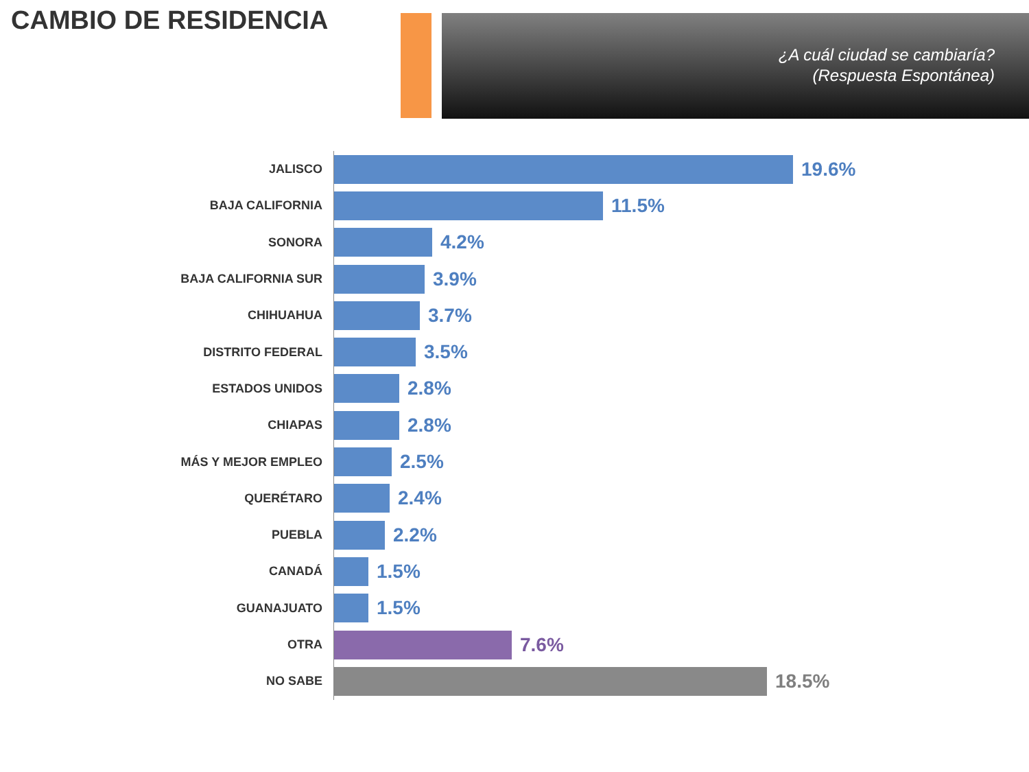CAMBIO DE RESIDENCIA
¿A cuál ciudad se cambiaría?
(Respuesta Espontánea)
JALISCO
19.6%
BAJA CALIFORNIA
11.5%
SONORA
4.2%
BAJA CALIFORNIA SUR
3.9%
CHIHUAHUA
3.7%
DISTRITO FEDERAL
3.5%
ESTADOS UNIDOS
2.8%
CHIAPAS
2.8%
MÁS Y MEJOR EMPLEO
2.5%
QUERÉTARO
2.4%
PUEBLA
2.2%
CANADÁ
1.5%
GUANAJUATO
1.5%
OTRA
7.6%
NO SABE
18.5%